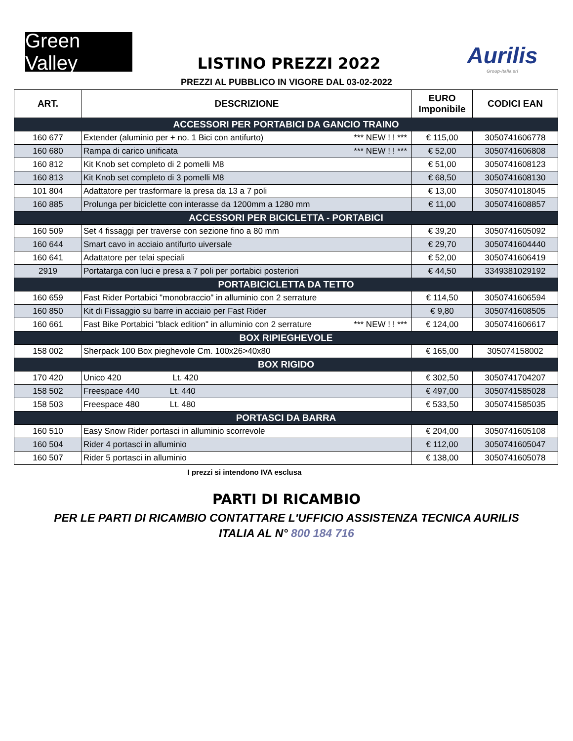Green Valley
LISTINO PREZZI 2022
Aurilis
Group-Italia srl
PREZZI AL PUBBLICO IN VIGORE DAL 03-02-2022
| ART. | DESCRIZIONE | EURO Imponibile | CODICI EAN |
| --- | --- | --- | --- |
| ACCESSORI PER PORTABICI DA GANCIO TRAINO | | | |
| 160 677 | Extender (aluminio per + no. 1 Bici con antifurto) *** NEW ! ! *** | € 115,00 | 3050741606778 |
| 160 680 | Rampa di carico unificata *** NEW ! ! *** | € 52,00 | 3050741606808 |
| 160 812 | Kit Knob set completo di 2 pomelli M8 | € 51,00 | 3050741608123 |
| 160 813 | Kit Knob set completo di 3 pomelli M8 | € 68,50 | 3050741608130 |
| 101 804 | Adattatore per trasformare la presa da 13 a 7 poli | € 13,00 | 3050741018045 |
| 160 885 | Prolunga per biciclette con interasse da 1200mm a 1280 mm | € 11,00 | 3050741608857 |
| ACCESSORI PER BICICLETTA - PORTABICI | | | |
| 160 509 | Set 4 fissaggi per traverse con sezione fino a 80 mm | € 39,20 | 3050741605092 |
| 160 644 | Smart cavo in acciaio antifurto uiversale | € 29,70 | 3050741604440 |
| 160 641 | Adattatore per telai speciali | € 52,00 | 3050741606419 |
| 2919 | Portatarga con luci e presa a 7 poli per portabici posteriori | € 44,50 | 3349381029192 |
| PORTABICICLETTA DA TETTO | | | |
| 160 659 | Fast Rider Portabici "monobraccio" in alluminio con 2 serrature | € 114,50 | 3050741606594 |
| 160 850 | Kit di Fissaggio su barre in acciaio per Fast Rider | € 9,80 | 3050741608505 |
| 160 661 | Fast Bike Portabici "black edition" in alluminio con 2 serrature *** NEW ! ! *** | € 124,00 | 3050741606617 |
| BOX RIPIEGHEVOLE | | | |
| 158 002 | Sherpack 100 Box pieghevole Cm. 100x26>40x80 | € 165,00 | 305074158002 |
| BOX RIGIDO | | | |
| 170 420 | Unico 420 Lt. 420 | € 302,50 | 3050741704207 |
| 158 502 | Freespace 440 Lt. 440 | € 497,00 | 3050741585028 |
| 158 503 | Freespace 480 Lt. 480 | € 533,50 | 3050741585035 |
| PORTASCI DA BARRA | | | |
| 160 510 | Easy Snow Rider portasci in alluminio scorrevole | € 204,00 | 3050741605108 |
| 160 504 | Rider 4 portasci in alluminio | € 112,00 | 3050741605047 |
| 160 507 | Rider 5 portasci in alluminio | € 138,00 | 3050741605078 |
I prezzi si intendono IVA esclusa
PARTI DI RICAMBIO
PER LE PARTI DI RICAMBIO CONTATTARE L'UFFICIO ASSISTENZA TECNICA AURILIS
ITALIA AL N° 800 184 716